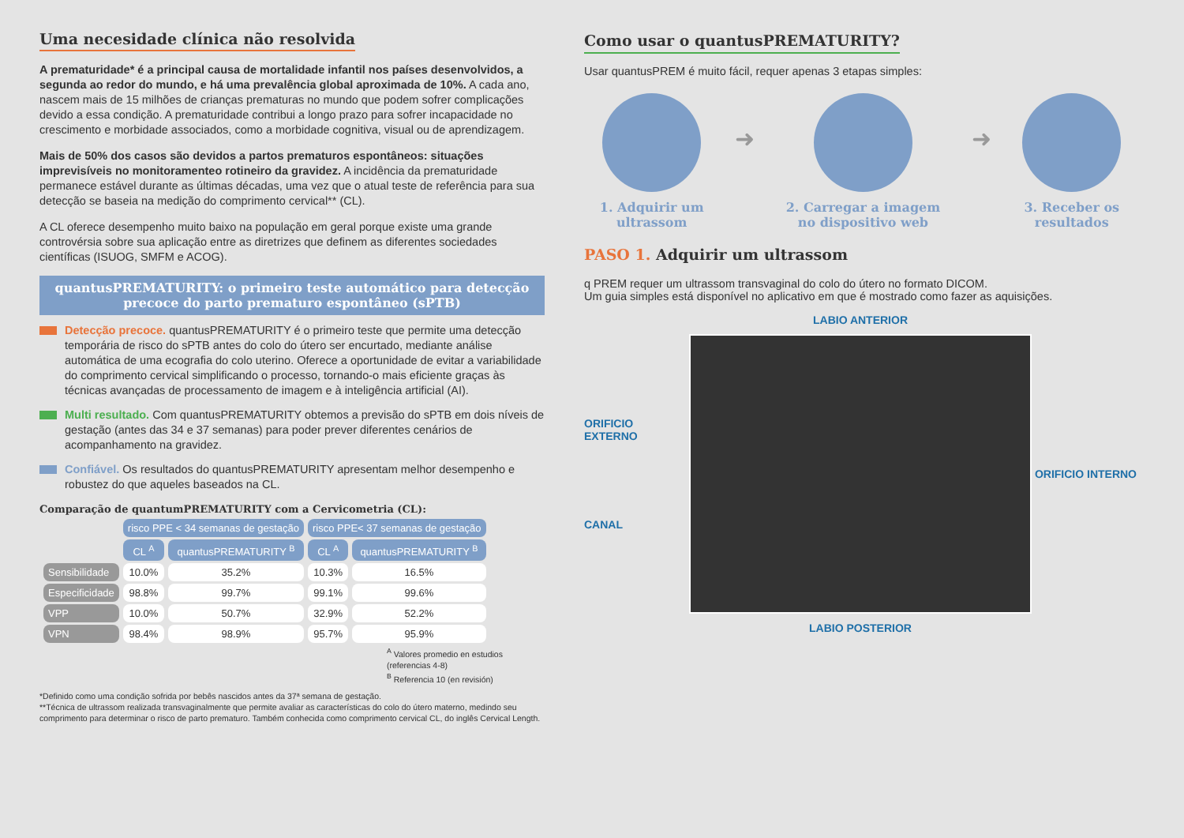Uma necesidade clínica não resolvida
A prematuridade* é a principal causa de mortalidade infantil nos países desenvolvidos, a segunda ao redor do mundo, e há uma prevalência global aproximada de 10%. A cada ano, nascem mais de 15 milhões de crianças prematuras no mundo que podem sofrer complicações devido a essa condição. A prematuridade contribui a longo prazo para sofrer incapacidade no crescimento e morbidade associados, como a morbidade cognitiva, visual ou de aprendizagem.
Mais de 50% dos casos são devidos a partos prematuros espontâneos: situações imprevisíveis no monitoramenteo rotineiro da gravidez. A incidência da prematuridade permanece estável durante as últimas décadas, uma vez que o atual teste de referência para sua detecção se baseia na medição do comprimento cervical** (CL).
A CL oferece desempenho muito baixo na população em geral porque existe uma grande controvérsia sobre sua aplicação entre as diretrizes que definem as diferentes sociedades científicas (ISUOG, SMFM e ACOG).
quantusPREMATURITY: o primeiro teste automático para detecção precoce do parto prematuro espontâneo (sPTB)
Detecção precoce. quantusPREMATURITY é o primeiro teste que permite uma detecção temporária de risco do sPTB antes do colo do útero ser encurtado, mediante análise automática de uma ecografia do colo uterino. Oferece a oportunidade de evitar a variabilidade do comprimento cervical simplificando o processo, tornando-o mais eficiente graças às técnicas avançadas de processamento de imagem e à inteligência artificial (AI).
Multi resultado. Com quantusPREMATURITY obtemos a previsão do sPTB em dois níveis de gestação (antes das 34 e 37 semanas) para poder prever diferentes cenários de acompanhamento na gravidez.
Confiável. Os resultados do quantusPREMATURITY apresentam melhor desempenho e robustez do que aqueles baseados na CL.
Comparação de quantumPREMATURITY com a Cervicometria (CL):
| | risco PPE < 34 semanas de gestação | | risco PPE< 37 semanas de gestação | |
| | CL <sup>A</sup> | quantusPREMATURITY <sup>B</sup> | CL <sup>A</sup> | quantusPREMATURITY <sup>B</sup> |
| Sensibilidade | 10.0% | 35.2% | 10.3% | 16.5% |
| Especificidade | 98.8% | 99.7% | 99.1% | 99.6% |
| VPP | 10.0% | 50.7% | 32.9% | 52.2% |
| VPN | 98.4% | 98.9% | 95.7% | 95.9% |
<sup>A</sup> Valores promedio en estudios (referencias 4-8)
<sup>B</sup> Referencia 10 (en revisión)
*Definido como uma condição sofrida por bebês nascidos antes da 37ª semana de gestação.
**Técnica de ultrassom realizada transvaginalmente que permite avaliar as características do colo do útero materno, medindo seu comprimento para determinar o risco de parto prematuro. Também conhecida como comprimento cervical CL, do inglês Cervical Length.
Como usar o quantusPREMATURITY?
Usar quantusPREM é muito fácil, requer apenas 3 etapas simples:
1. Adquirir um
ultrassom
➜
2. Carregar a imagem
no dispositivo web
➜
3. Receber os
resultados
PASO 1. Adquirir um ultrassom
q PREM requer um ultrassom transvaginal do colo do útero no formato DICOM.
Um guia simples está disponível no aplicativo em que é mostrado como fazer as aquisições.
LABIO ANTERIOR
ORIFICIO EXTERNO
CANAL
ORIFICIO INTERNO
LABIO POSTERIOR